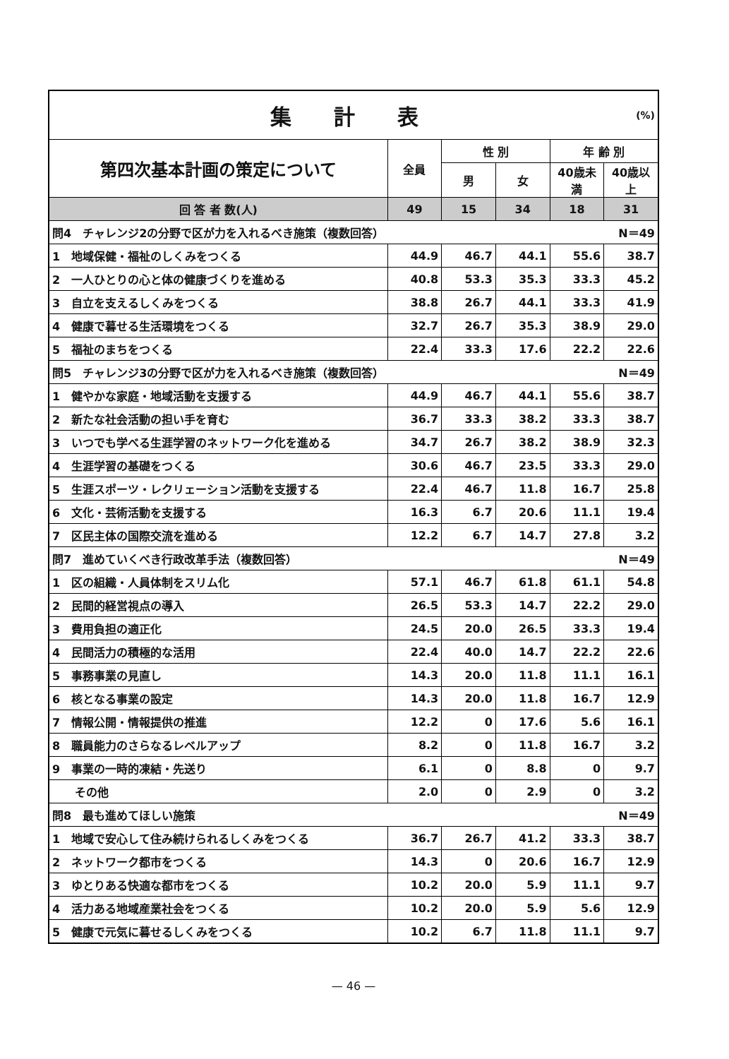| 集 計 表 (%) | | | | | |
| 第四次基本計画の策定について | 全員 | 性 別 | | 年 齢 別 | |
| | | 男 | 女 | 40歳未満 | 40歳以上 |
| 回 答 者 数(人) | 49 | 15 | 34 | 18 | 31 |
| 問4 チャレンジ2の分野で区が力を入れるべき施策（複数回答） | | | | | N＝49 |
| 1 地域保健・福祉のしくみをつくる | 44.9 | 46.7 | 44.1 | 55.6 | 38.7 |
| 2 一人ひとりの心と体の健康づくりを進める | 40.8 | 53.3 | 35.3 | 33.3 | 45.2 |
| 3 自立を支えるしくみをつくる | 38.8 | 26.7 | 44.1 | 33.3 | 41.9 |
| 4 健康で暮せる生活環境をつくる | 32.7 | 26.7 | 35.3 | 38.9 | 29.0 |
| 5 福祉のまちをつくる | 22.4 | 33.3 | 17.6 | 22.2 | 22.6 |
| 問5 チャレンジ3の分野で区が力を入れるべき施策（複数回答） | | | | | N＝49 |
| 1 健やかな家庭・地域活動を支援する | 44.9 | 46.7 | 44.1 | 55.6 | 38.7 |
| 2 新たな社会活動の担い手を育む | 36.7 | 33.3 | 38.2 | 33.3 | 38.7 |
| 3 いつでも学べる生涯学習のネットワーク化を進める | 34.7 | 26.7 | 38.2 | 38.9 | 32.3 |
| 4 生涯学習の基礎をつくる | 30.6 | 46.7 | 23.5 | 33.3 | 29.0 |
| 5 生涯スポーツ・レクリェーション活動を支援する | 22.4 | 46.7 | 11.8 | 16.7 | 25.8 |
| 6 文化・芸術活動を支援する | 16.3 | 6.7 | 20.6 | 11.1 | 19.4 |
| 7 区民主体の国際交流を進める | 12.2 | 6.7 | 14.7 | 27.8 | 3.2 |
| 問7 進めていくべき行政改革手法（複数回答） | | | | | N＝49 |
| 1 区の組織・人員体制をスリム化 | 57.1 | 46.7 | 61.8 | 61.1 | 54.8 |
| 2 民間的経営視点の導入 | 26.5 | 53.3 | 14.7 | 22.2 | 29.0 |
| 3 費用負担の適正化 | 24.5 | 20.0 | 26.5 | 33.3 | 19.4 |
| 4 民間活力の積極的な活用 | 22.4 | 40.0 | 14.7 | 22.2 | 22.6 |
| 5 事務事業の見直し | 14.3 | 20.0 | 11.8 | 11.1 | 16.1 |
| 6 核となる事業の設定 | 14.3 | 20.0 | 11.8 | 16.7 | 12.9 |
| 7 情報公開・情報提供の推進 | 12.2 | 0 | 17.6 | 5.6 | 16.1 |
| 8 職員能力のさらなるレベルアップ | 8.2 | 0 | 11.8 | 16.7 | 3.2 |
| 9 事業の一時的凍結・先送り | 6.1 | 0 | 8.8 | 0 | 9.7 |
| その他 | 2.0 | 0 | 2.9 | 0 | 3.2 |
| 問8 最も進めてほしい施策 | | | | | N＝49 |
| 1 地域で安心して住み続けられるしくみをつくる | 36.7 | 26.7 | 41.2 | 33.3 | 38.7 |
| 2 ネットワーク都市をつくる | 14.3 | 0 | 20.6 | 16.7 | 12.9 |
| 3 ゆとりある快適な都市をつくる | 10.2 | 20.0 | 5.9 | 11.1 | 9.7 |
| 4 活力ある地域産業社会をつくる | 10.2 | 20.0 | 5.9 | 5.6 | 12.9 |
| 5 健康で元気に暮せるしくみをつくる | 10.2 | 6.7 | 11.8 | 11.1 | 9.7 |
— 46 —